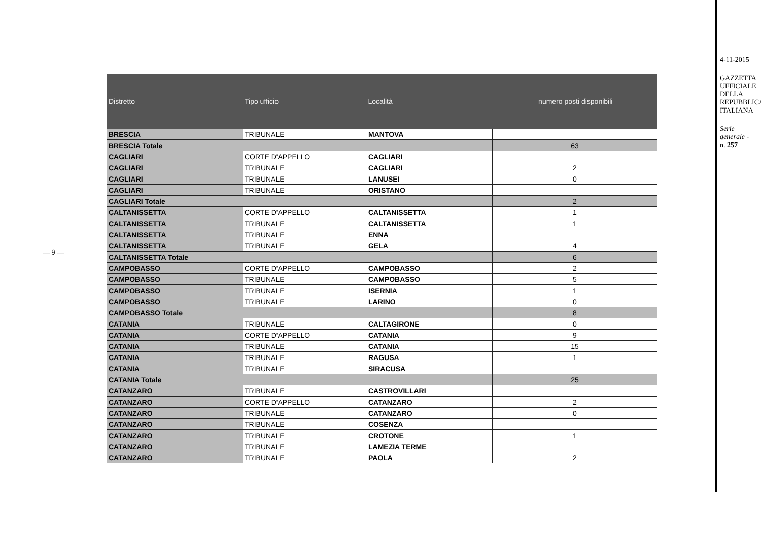— 9 —
| Distretto | Tipo ufficio | Località | numero posti disponibili |
| --- | --- | --- | --- |
| BRESCIA | TRIBUNALE | MANTOVA | |
| BRESCIA Totale | | | 63 |
| CAGLIARI | CORTE D'APPELLO | CAGLIARI | |
| CAGLIARI | TRIBUNALE | CAGLIARI | 2 |
| CAGLIARI | TRIBUNALE | LANUSEI | 0 |
| CAGLIARI | TRIBUNALE | ORISTANO | |
| CAGLIARI Totale | | | 2 |
| CALTANISSETTA | CORTE D'APPELLO | CALTANISSETTA | 1 |
| CALTANISSETTA | TRIBUNALE | CALTANISSETTA | 1 |
| CALTANISSETTA | TRIBUNALE | ENNA | |
| CALTANISSETTA | TRIBUNALE | GELA | 4 |
| CALTANISSETTA Totale | | | 6 |
| CAMPOBASSO | CORTE D'APPELLO | CAMPOBASSO | 2 |
| CAMPOBASSO | TRIBUNALE | CAMPOBASSO | 5 |
| CAMPOBASSO | TRIBUNALE | ISERNIA | 1 |
| CAMPOBASSO | TRIBUNALE | LARINO | 0 |
| CAMPOBASSO Totale | | | 8 |
| CATANIA | TRIBUNALE | CALTAGIRONE | 0 |
| CATANIA | CORTE D'APPELLO | CATANIA | 9 |
| CATANIA | TRIBUNALE | CATANIA | 15 |
| CATANIA | TRIBUNALE | RAGUSA | 1 |
| CATANIA | TRIBUNALE | SIRACUSA | |
| CATANIA Totale | | | 25 |
| CATANZARO | TRIBUNALE | CASTROVILLARI | |
| CATANZARO | CORTE D'APPELLO | CATANZARO | 2 |
| CATANZARO | TRIBUNALE | CATANZARO | 0 |
| CATANZARO | TRIBUNALE | COSENZA | |
| CATANZARO | TRIBUNALE | CROTONE | 1 |
| CATANZARO | TRIBUNALE | LAMEZIA TERME | |
| CATANZARO | TRIBUNALE | PAOLA | 2 |
4-11-2015
GAZZETTA UFFICIALE DELLA REPUBBLICA ITALIANA
Serie generale - n. 257